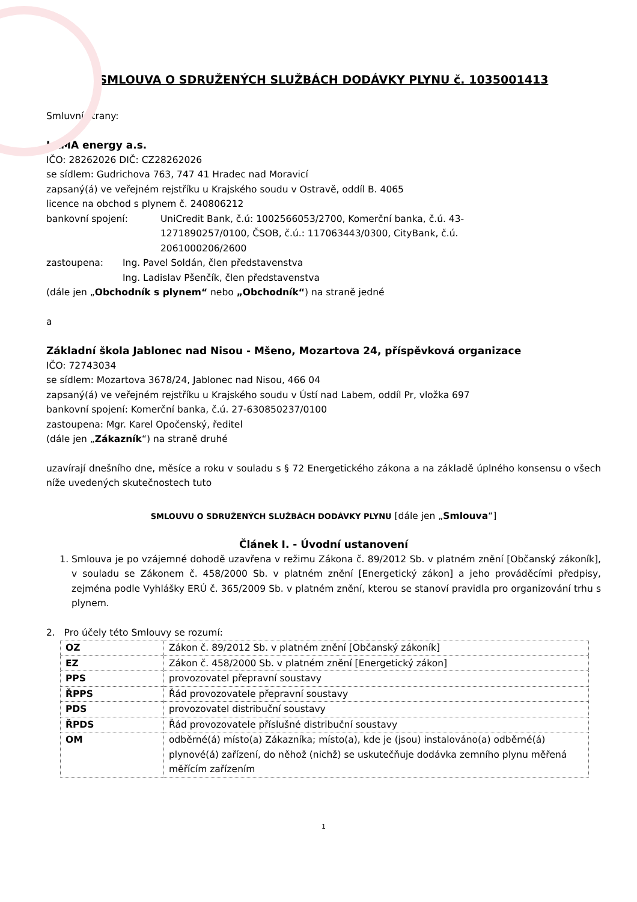SMLOUVA O SDRUŽENÝCH SLUŽBÁCH DODÁVKY PLYNU č. 1035001413
Smluvní strany:
LAMA energy a.s.
IČO: 28262026 DIČ: CZ28262026
se sídlem: Gudrichova 763, 747 41 Hradec nad Moravicí
zapsaný(á) ve veřejném rejstříku u Krajského soudu v Ostravě, oddíl B. 4065
licence na obchod s plynem č. 240806212
bankovní spojení: UniCredit Bank, č.ú: 1002566053/2700, Komerční banka, č.ú. 43-1271890257/0100, ČSOB, č.ú.: 117063443/0300, CityBank, č.ú. 2061000206/2600
zastoupena: Ing. Pavel Soldán, člen představenstva
Ing. Ladislav Pšenčík, člen představenstva
(dále jen „Obchodník s plynem“ nebo „Obchodník“) na straně jedné
a
Základní škola Jablonec nad Nisou - Mšeno, Mozartova 24, příspěvková organizace
IČO: 72743034
se sídlem: Mozartova 3678/24, Jablonec nad Nisou, 466 04
zapsaný(á) ve veřejném rejstříku u Krajského soudu v Ústí nad Labem, oddíl Pr, vložka 697
bankovní spojení: Komerční banka, č.ú. 27-630850237/0100
zastoupena: Mgr. Karel Opočenský, ředitel
(dále jen „Zákazník“) na straně druhé
uzavírají dnešního dne, měsíce a roku v souladu s § 72 Energetického zákona a na základě úplného konsensu o všech níže uvedených skutečnostech tuto
SMLOUVU O SDRUŽENÝCH SLUŽBÁCH DODÁVKY PLYNU [dále jen „Smlouva“]
Článek I. - Úvodní ustanovení
1. Smlouva je po vzájemné dohodě uzavřena v režimu Zákona č. 89/2012 Sb. v platném znění [Občanský zákoník], v souladu se Zákonem č. 458/2000 Sb. v platném znění [Energetický zákon] a jeho prováděcími předpisy, zejména podle Vyhlášky ERÚ č. 365/2009 Sb. v platném znění, kterou se stanoví pravidla pro organizování trhu s plynem.
2. Pro účely této Smlouvy se rozumí:
| OZ | Zákon č. 89/2012 Sb. v platném znění [Občanský zákoník] |
| EZ | Zákon č. 458/2000 Sb. v platném znění [Energetický zákon] |
| PPS | provozovatel přepravní soustavy |
| ŘPPS | Řád provozovatele přepravní soustavy |
| PDS | provozovatel distribuční soustavy |
| ŘPDS | Řád provozovatele příslušné distribuční soustavy |
| OM | odběrné(á) místo(a) Zákazníka; místo(a), kde je (jsou) instalováno(a) odběrné(á) plynové(á) zařízení, do něhož (nichž) se uskutečňuje dodávka zemního plynu měřená měřícím zařízením |
1